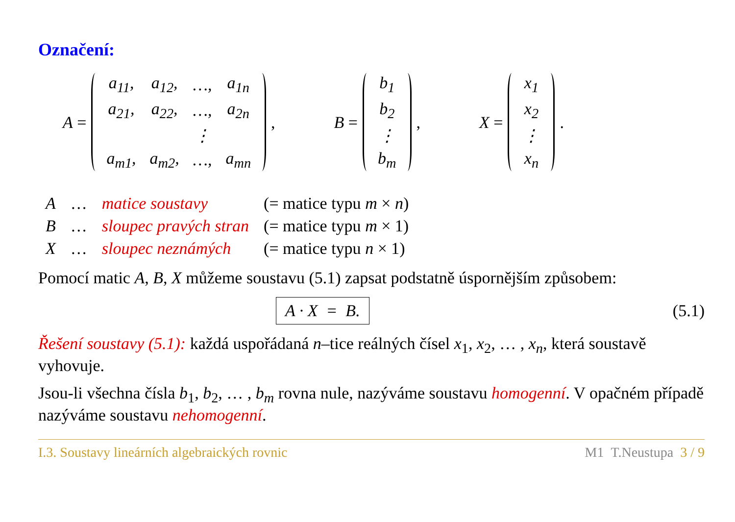Označení:
A =
| a<sub>11</sub>, | a<sub>12</sub>, | …, | a<sub>1n</sub> |
| a<sub>21</sub>, | a<sub>22</sub>, | …, | a<sub>2n</sub> |
| | | ⋮ | |
| a<sub>m1</sub>, | a<sub>m2</sub>, | …, | a<sub>mn</sub> |
, B =
| b<sub>1</sub> |
| b<sub>2</sub> |
| ⋮ |
| b<sub>m</sub> |
, X =
| x<sub>1</sub> |
| x<sub>2</sub> |
| ⋮ |
| x<sub>n</sub> |
.
| A | … | matice soustavy | (= matice typu m × n ) |
| B | … | sloupec pravých stran | (= matice typu m × 1) |
| X | … | sloupec neznámých | (= matice typu n × 1) |
Pomocí matic A, B, X můžeme soustavu (5.1) zapsat podstatně úspornějším způsobem:
A · X = B. (5.1)
Řešení soustavy (5.1): každá uspořádaná n–tice reálných čísel x<sub>1</sub>, x<sub>2</sub>, … , x<sub>n</sub>, která soustavě vyhovuje.
Jsou-li všechna čísla b<sub>1</sub>, b<sub>2</sub>, … , b<sub>m</sub> rovna nule, nazýváme soustavu homogenní. V opačném případě nazýváme soustavu nehomogenní.
I.3. Soustavy lineárních algebraických rovnic M1 T.Neustupa 3 / 9